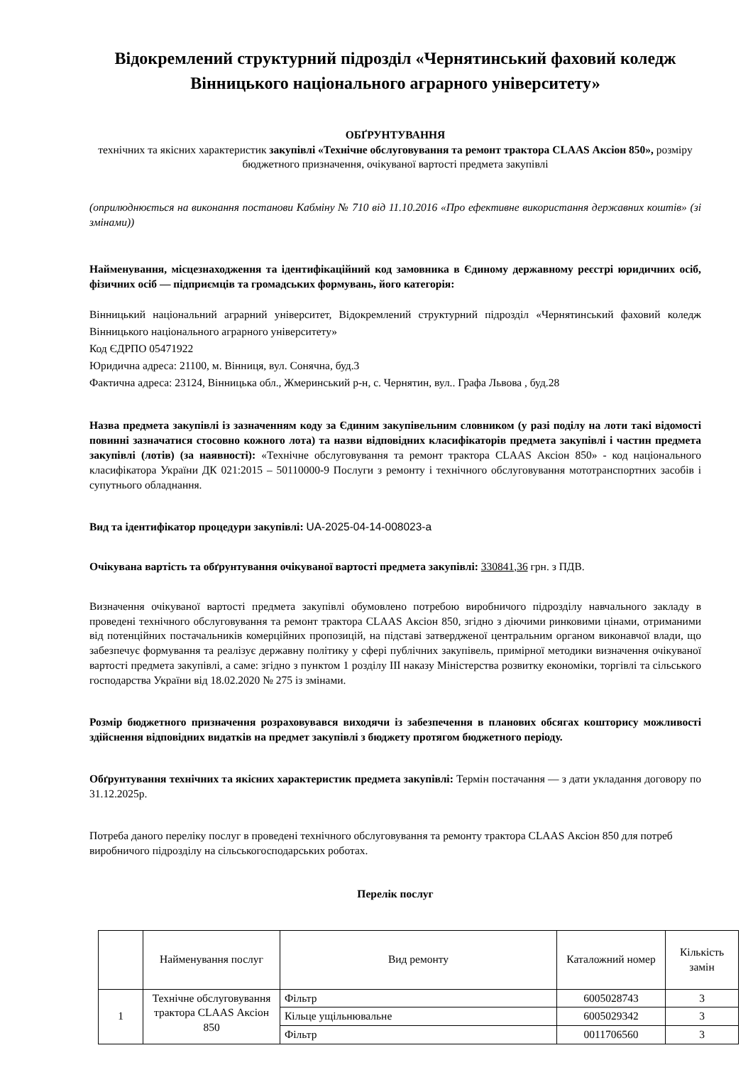Відокремлений структурний підрозділ «Чернятинський фаховий коледж Вінницького національного аграрного університету»
ОБҐРУНТУВАННЯ
технічних та якісних характеристик закупівлі «Технічне обслуговування та ремонт трактора CLAAS Аксіон 850», розміру бюджетного призначення, очікуваної вартості предмета закупівлі
(оприлюднюється на виконання постанови Кабміну № 710 від 11.10.2016 «Про ефективне використання державних коштів» (зі змінами))
Найменування, місцезнаходження та ідентифікаційний код замовника в Єдиному державному реєстрі юридичних осіб, фізичних осіб — підприємців та громадських формувань, його категорія:
Вінницький національний аграрний університет, Відокремлений структурний підрозділ «Чернятинський фаховий коледж Вінницького національного аграрного університету»
Код ЄДРПО 05471922
Юридична адреса: 21100, м. Вінниця, вул. Сонячна, буд.3
Фактична адреса: 23124, Вінницька обл., Жмеринський р-н, с. Чернятин, вул.. Графа Львова , буд.28
Назва предмета закупівлі із зазначенням коду за Єдиним закупівельним словником (у разі поділу на лоти такі відомості повинні зазначатися стосовно кожного лота) та назви відповідних класифікаторів предмета закупівлі і частин предмета закупівлі (лотів) (за наявності): «Технічне обслуговування та ремонт трактора CLAAS Аксіон 850» - код національного класифікатора України ДК 021:2015 – 50110000-9 Послуги з ремонту і технічного обслуговування мототранспортних засобів і супутнього обладнання.
Вид та ідентифікатор процедури закупівлі: UA-2025-04-14-008023-a
Очікувана вартість та обґрунтування очікуваної вартості предмета закупівлі: 330841,36 грн. з ПДВ.
Визначення очікуваної вартості предмета закупівлі обумовлено потребою виробничого підрозділу навчального закладу в проведені технічного обслуговування та ремонт трактора CLAAS Аксіон 850, згідно з діючими ринковими цінами, отриманими від потенційних постачальників комерційних пропозицій, на підставі затвердженої центральним органом виконавчої влади, що забезпечує формування та реалізує державну політику у сфері публічних закупівель, примірної методики визначення очікуваної вартості предмета закупівлі, а саме: згідно з пунктом 1 розділу III наказу Міністерства розвитку економіки, торгівлі та сільського господарства України від 18.02.2020 № 275 із змінами.
Розмір бюджетного призначення розраховувався виходячи із забезпечення в планових обсягах кошторису можливості здійснення відповідних видатків на предмет закупівлі з бюджету протягом бюджетного періоду.
Обґрунтування технічних та якісних характеристик предмета закупівлі: Термін постачання — з дати укладання договору по 31.12.2025р.
Потреба даного переліку послуг в проведені технічного обслуговування та ремонту трактора CLAAS Аксіон 850 для потреб виробничого підрозділу на сільськогосподарських роботах.
Перелік послуг
| | Найменування послуг | Вид ремонту | Каталожний номер | Кількість замін |
| --- | --- | --- | --- | --- |
| 1 | Технічне обслуговування трактора CLAAS Аксіон 850 | Фільтр | 6005028743 | 3 |
| | | Кільце ущільнювальне | 6005029342 | 3 |
| | | Фільтр | 0011706560 | 3 |